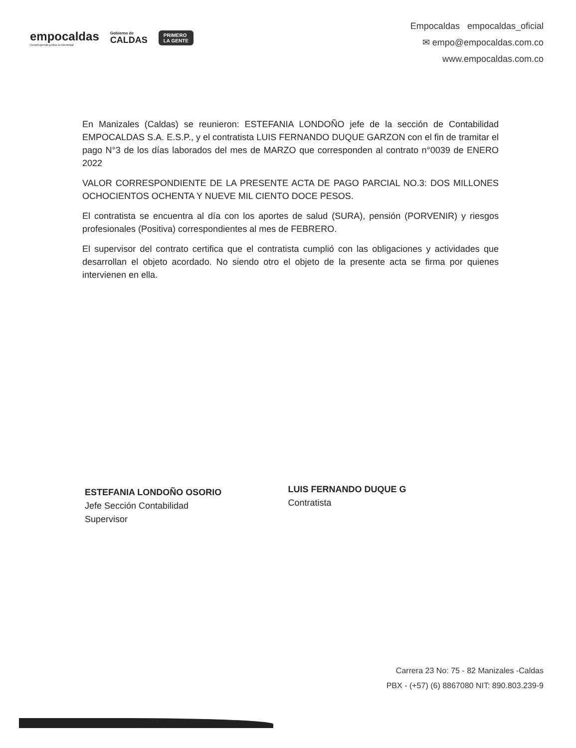empocaldas
Construyendo juntos tu bienestar
Gobierno de
CALDAS
PRIMERO
LA GENTE
Empocaldas empocaldas_oficial
✉ empo@empocaldas.com.co
www.empocaldas.com.co
En Manizales (Caldas) se reunieron: ESTEFANIA LONDOÑO jefe de la sección de Contabilidad EMPOCALDAS S.A. E.S.P., y el contratista LUIS FERNANDO DUQUE GARZON con el fin de tramitar el pago N°3 de los días laborados del mes de MARZO que corresponden al contrato n°0039 de ENERO 2022
VALOR CORRESPONDIENTE DE LA PRESENTE ACTA DE PAGO PARCIAL NO.3: DOS MILLONES OCHOCIENTOS OCHENTA Y NUEVE MIL CIENTO DOCE PESOS.
El contratista se encuentra al día con los aportes de salud (SURA), pensión (PORVENIR) y riesgos profesionales (Positiva) correspondientes al mes de FEBRERO.
El supervisor del contrato certifica que el contratista cumplió con las obligaciones y actividades que desarrollan el objeto acordado. No siendo otro el objeto de la presente acta se firma por quienes intervienen en ella.
ESTEFANIA LONDOÑO OSORIO
Jefe Sección Contabilidad
Supervisor
LUIS FERNANDO DUQUE G
Contratista
Carrera 23 No: 75 - 82 Manizales -Caldas
PBX - (+57) (6) 8867080 NIT: 890.803.239-9